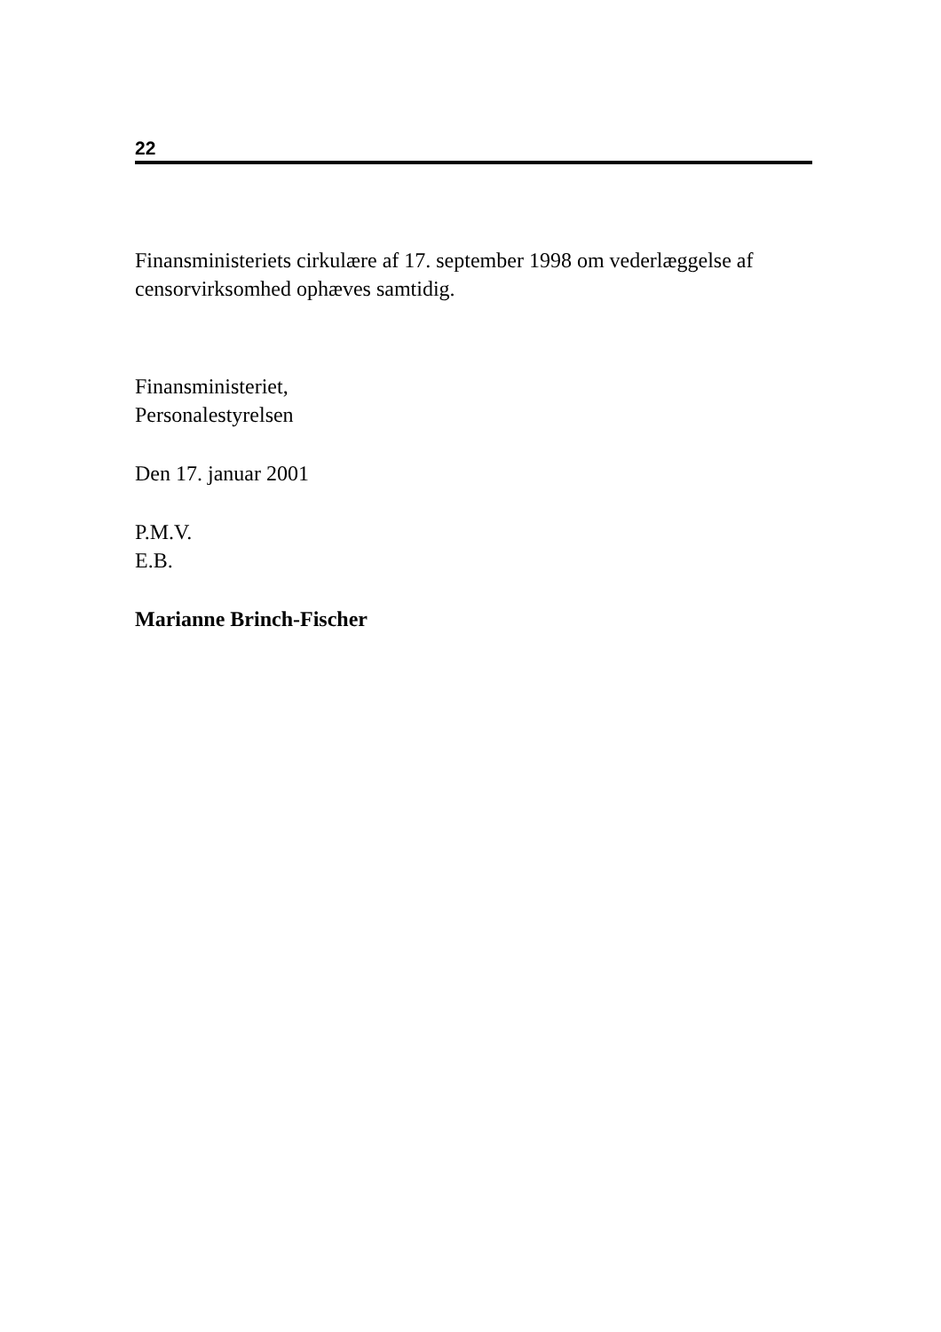22
Finansministeriets cirkulære af 17. september 1998 om vederlæggelse af censorvirksomhed ophæves samtidig.
Finansministeriet,
Personalestyrelsen
Den 17. januar 2001
P.M.V.
E.B.
Marianne Brinch-Fischer